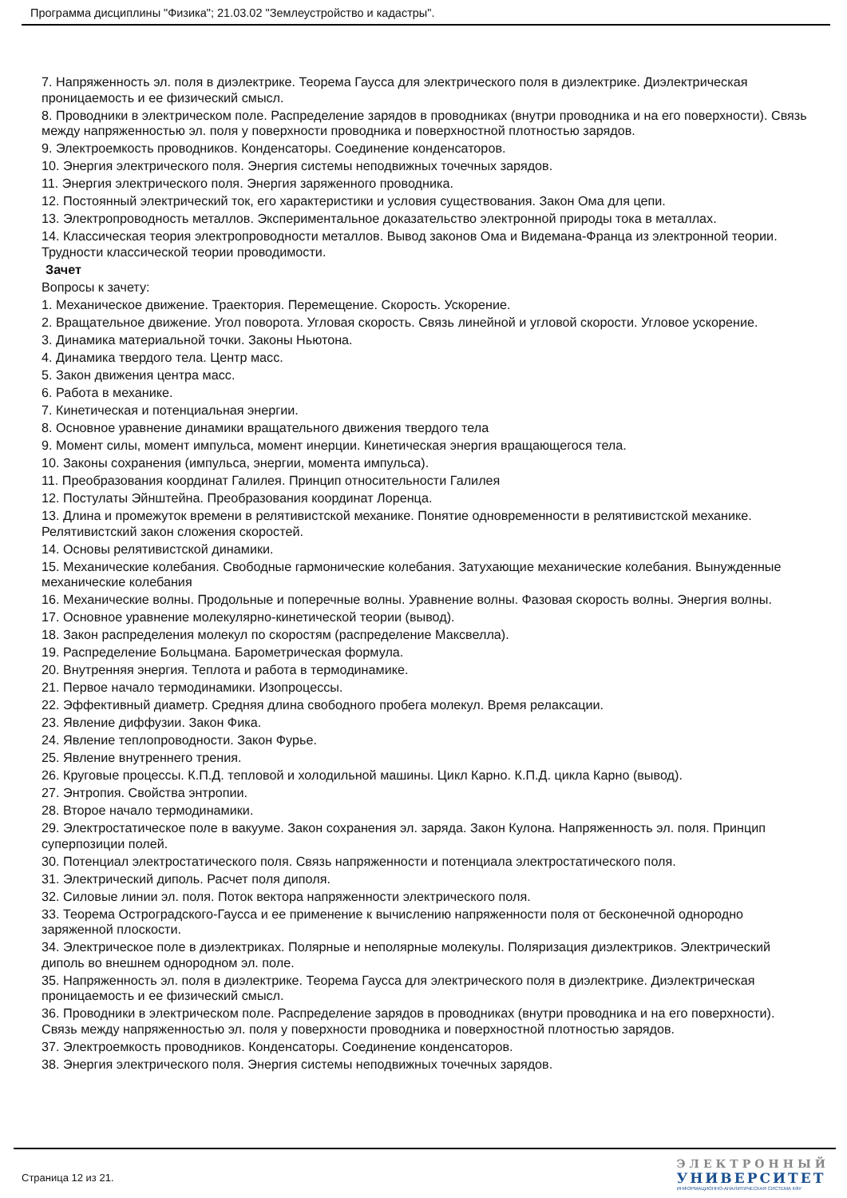Программа дисциплины "Физика"; 21.03.02 "Землеустройство и кадастры".
7. Напряженность эл. поля в диэлектрике. Теорема Гаусса для электрического поля в диэлектрике. Диэлектрическая проницаемость и ее физический смысл.
8. Проводники в электрическом поле. Распределение зарядов в проводниках (внутри проводника и на его поверхности). Связь между напряженностью эл. поля у поверхности проводника и поверхностной плотностью зарядов.
9. Электроемкость проводников. Конденсаторы. Соединение конденсаторов.
10. Энергия электрического поля. Энергия системы неподвижных точечных зарядов.
11. Энергия электрического поля. Энергия заряженного проводника.
12. Постоянный электрический ток, его характеристики и условия существования. Закон Ома для цепи.
13. Электропроводность металлов. Экспериментальное доказательство электронной природы тока в металлах.
14. Классическая теория электропроводности металлов. Вывод законов Ома и Видемана-Франца из электронной теории. Трудности классической теории проводимости.
Зачет
Вопросы к зачету:
1. Механическое движение. Траектория. Перемещение. Скорость. Ускорение.
2. Вращательное движение. Угол поворота. Угловая скорость. Связь линейной и угловой скорости. Угловое ускорение.
3. Динамика материальной точки. Законы Ньютона.
4. Динамика твердого тела. Центр масс.
5. Закон движения центра масс.
6. Работа в механике.
7. Кинетическая и потенциальная энергии.
8. Основное уравнение динамики вращательного движения твердого тела
9. Момент силы, момент импульса, момент инерции. Кинетическая энергия вращающегося тела.
10. Законы сохранения (импульса, энергии, момента импульса).
11. Преобразования координат Галилея. Принцип относительности Галилея
12. Постулаты Эйнштейна. Преобразования координат Лоренца.
13. Длина и промежуток времени в релятивистской механике. Понятие одновременности в релятивистской механике. Релятивистский закон сложения скоростей.
14. Основы релятивистской динамики.
15. Механические колебания. Свободные гармонические колебания. Затухающие механические колебания. Вынужденные механические колебания
16. Механические волны. Продольные и поперечные волны. Уравнение волны. Фазовая скорость волны. Энергия волны.
17. Основное уравнение молекулярно-кинетической теории (вывод).
18. Закон распределения молекул по скоростям (распределение Максвелла).
19. Распределение Больцмана. Барометрическая формула.
20. Внутренняя энергия. Теплота и работа в термодинамике.
21. Первое начало термодинамики. Изопроцессы.
22. Эффективный диаметр. Средняя длина свободного пробега молекул. Время релаксации.
23. Явление диффузии. Закон Фика.
24. Явление теплопроводности. Закон Фурье.
25. Явление внутреннего трения.
26. Круговые процессы. К.П.Д. тепловой и холодильной машины. Цикл Карно. К.П.Д. цикла Карно (вывод).
27. Энтропия. Свойства энтропии.
28. Второе начало термодинамики.
29. Электростатическое поле в вакууме. Закон сохранения эл. заряда. Закон Кулона. Напряженность эл. поля. Принцип суперпозиции полей.
30. Потенциал электростатического поля. Связь напряженности и потенциала электростатического поля.
31. Электрический диполь. Расчет поля диполя.
32. Силовые линии эл. поля. Поток вектора напряженности электрического поля.
33. Теорема Остроградского-Гаусса и ее применение к вычислению напряженности поля от бесконечной однородно заряженной плоскости.
34. Электрическое поле в диэлектриках. Полярные и неполярные молекулы. Поляризация диэлектриков. Электрический диполь во внешнем однородном эл. поле.
35. Напряженность эл. поля в диэлектрике. Теорема Гаусса для электрического поля в диэлектрике. Диэлектрическая проницаемость и ее физический смысл.
36. Проводники в электрическом поле. Распределение зарядов в проводниках (внутри проводника и на его поверхности). Связь между напряженностью эл. поля у поверхности проводника и поверхностной плотностью зарядов.
37. Электроемкость проводников. Конденсаторы. Соединение конденсаторов.
38. Энергия электрического поля. Энергия системы неподвижных точечных зарядов.
Страница 12 из 21.
ЭЛЕКТРОННЫЙ
УНИВЕРСИТЕТ
ИНФОРМАЦИОННО-АНАЛИТИЧЕСКАЯ СИСТЕМА КФУ